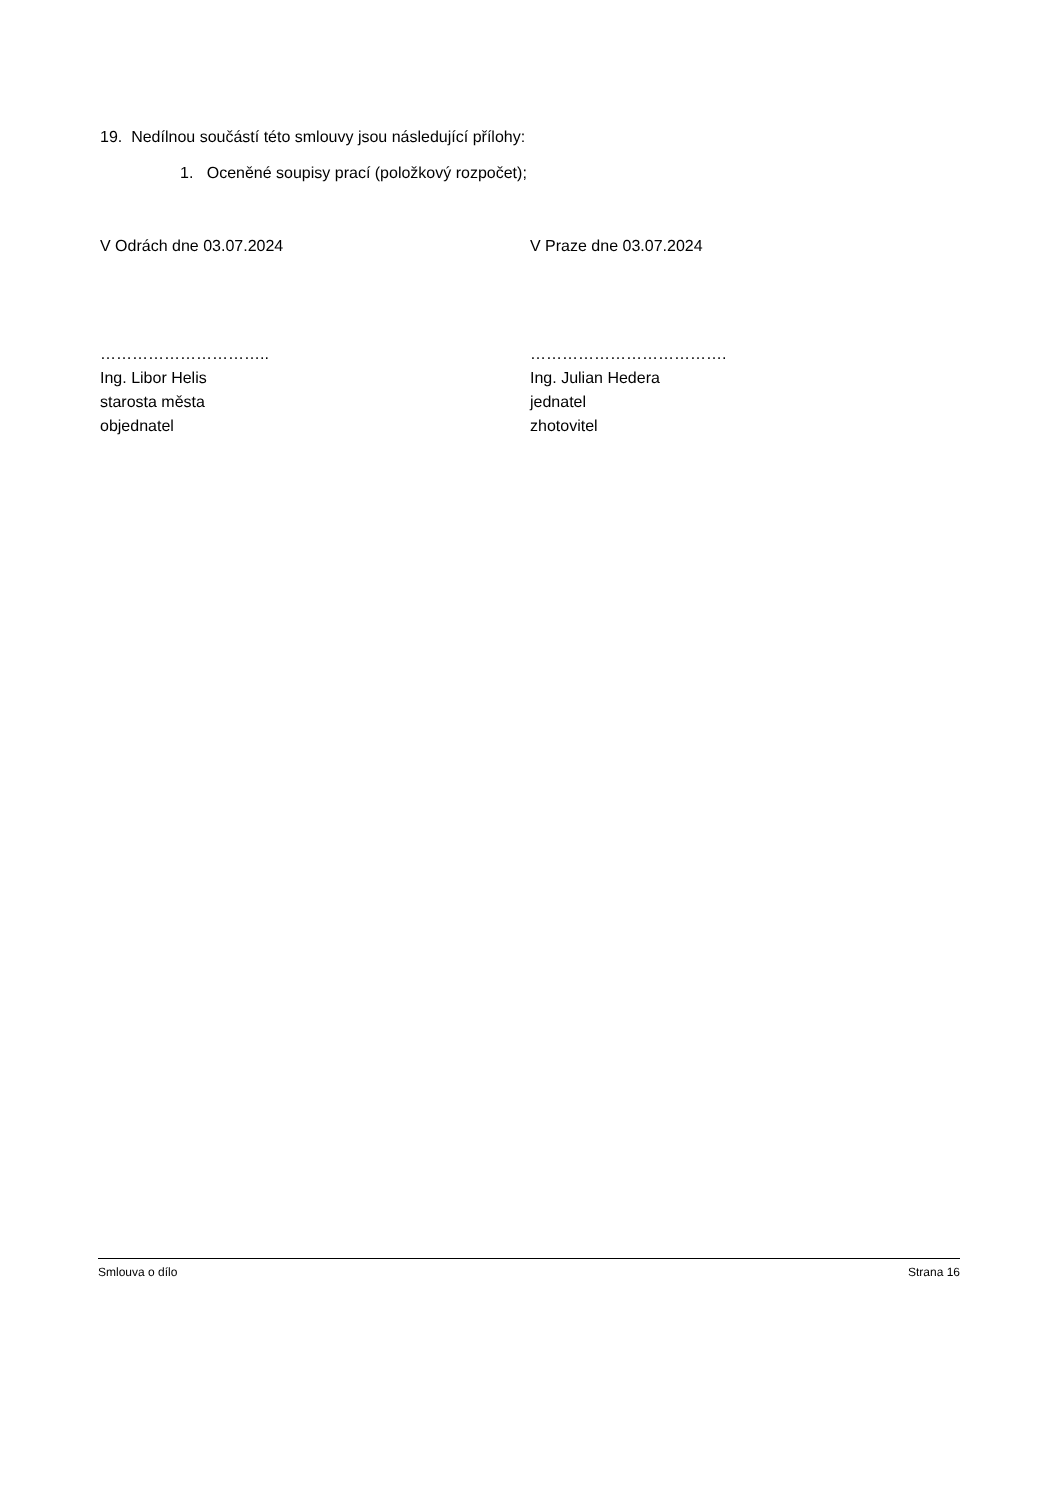19. Nedílnou součástí této smlouvy jsou následující přílohy:
1. Oceněné soupisy prací (položkový rozpočet);
V Odrách dne 03.07.2024 V Praze dne 03.07.2024
…………………………..
Ing. Libor Helis
starosta města
objednatel
……………………………….
Ing. Julian Hedera
jednatel
zhotovitel
Smlouva o dílo Strana 16